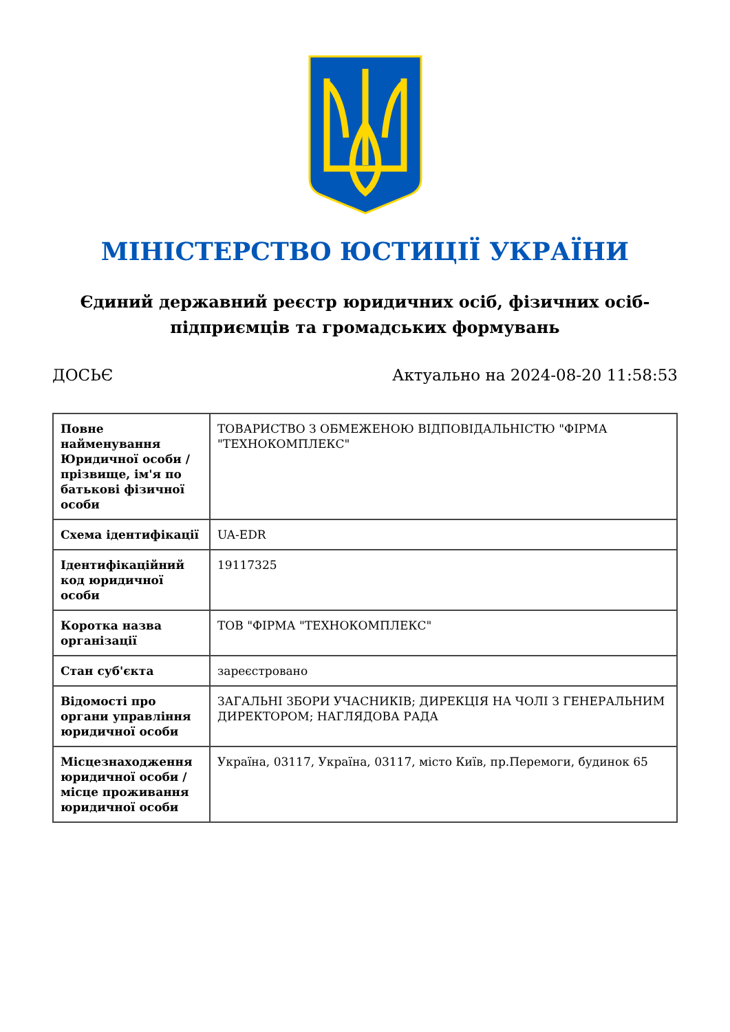МІНІСТЕРСТВО ЮСТИЦІЇ УКРАЇНИ
Єдиний державний реєстр юридичних осіб, фізичних осіб-підприємців та громадських формувань
ДОСЬЄ Актуально на 2024-08-20 11:58:53
| Повне найменування Юридичної особи / прізвище, ім'я по батькові фізичної особи | ТОВАРИСТВО З ОБМЕЖЕНОЮ ВІДПОВІДАЛЬНІСТЮ "ФІРМА "ТЕХНОКОМПЛЕКС" |
| Схема ідентифікації | UA-EDR |
| Ідентифікаційний код юридичної особи | 19117325 |
| Коротка назва організації | ТОВ "ФІРМА "ТЕХНОКОМПЛЕКС" |
| Стан суб'єкта | зареєстровано |
| Відомості про органи управління юридичної особи | ЗАГАЛЬНІ ЗБОРИ УЧАСНИКІВ; ДИРЕКЦІЯ НА ЧОЛІ З ГЕНЕРАЛЬНИМ ДИРЕКТОРОМ; НАГЛЯДОВА РАДА |
| Місцезнаходження юридичної особи / місце проживання юридичної особи | Україна, 03117, Україна, 03117, місто Київ, пр.Перемоги, будинок 65 |